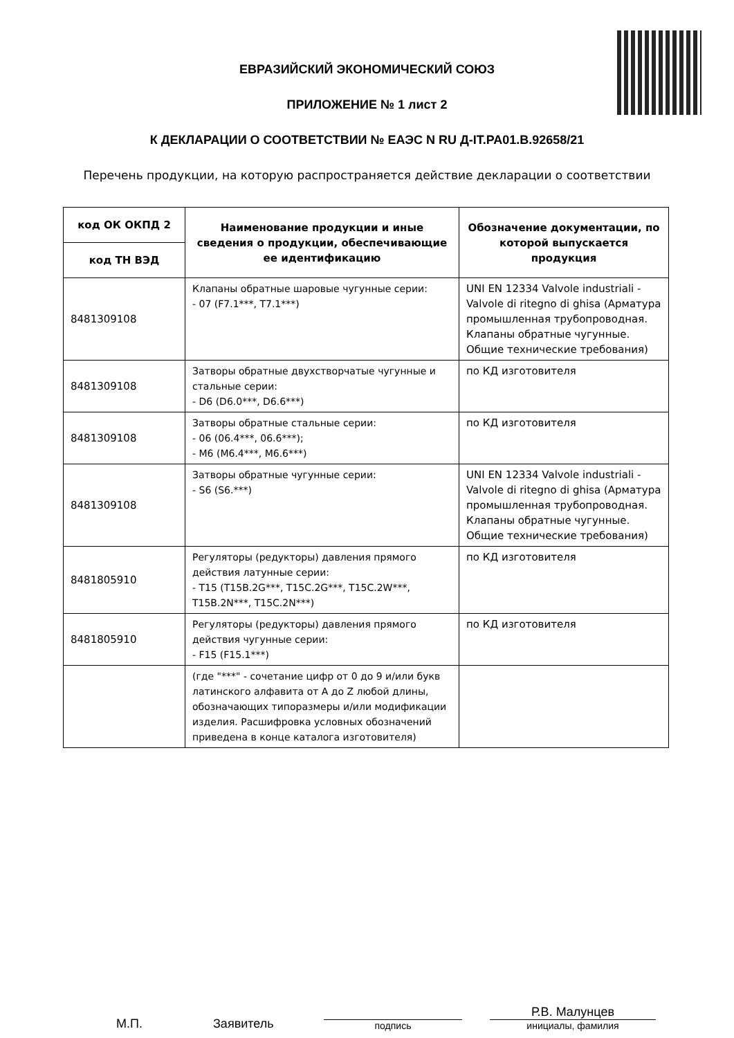ЕВРАЗИЙСКИЙ ЭКОНОМИЧЕСКИЙ СОЮЗ
ПРИЛОЖЕНИЕ № 1 лист 2
К ДЕКЛАРАЦИИ О СООТВЕТСТВИИ № ЕАЭС N RU Д-IT.РА01.В.92658/21
Перечень продукции, на которую распространяется действие декларации о соответствии
| код ОК ОКПД 2 | Наименование продукции и иные сведения о продукции, обеспечивающие ее идентификацию | Обозначение документации, по которой выпускается продукция |
| --- | --- | --- |
| код ТН ВЭД | | |
| 8481309108 | Клапаны обратные шаровые чугунные серии: - 07 (F7.1***, T7.1***) | UNI EN 12334 Valvole industriali - Valvole di ritegno di ghisa (Арматура промышленная трубопроводная. Клапаны обратные чугунные. Общие технические требования) |
| 8481309108 | Затворы обратные двухстворчатые чугунные и стальные серии: - D6 (D6.0***, D6.6***) | по КД изготовителя |
| 8481309108 | Затворы обратные стальные серии: - 06 (06.4***, 06.6***); - M6 (M6.4***, M6.6***) | по КД изготовителя |
| 8481309108 | Затворы обратные чугунные серии: - S6 (S6.***) | UNI EN 12334 Valvole industriali - Valvole di ritegno di ghisa (Арматура промышленная трубопроводная. Клапаны обратные чугунные. Общие технические требования) |
| 8481805910 | Регуляторы (редукторы) давления прямого действия латунные серии: - T15 (T15B.2G***, T15C.2G***, T15C.2W***, T15B.2N***, T15C.2N***) | по КД изготовителя |
| 8481805910 | Регуляторы (редукторы) давления прямого действия чугунные серии: - F15 (F15.1***) | по КД изготовителя |
| | (где "***" - сочетание цифр от 0 до 9 и/или букв латинского алфавита от A до Z любой длины, обозначающих типоразмеры и/или модификации изделия. Расшифровка условных обозначений приведена в конце каталога изготовителя) | |
М.П.
Заявитель
подпись
Р.В. Малунцев
инициалы, фамилия